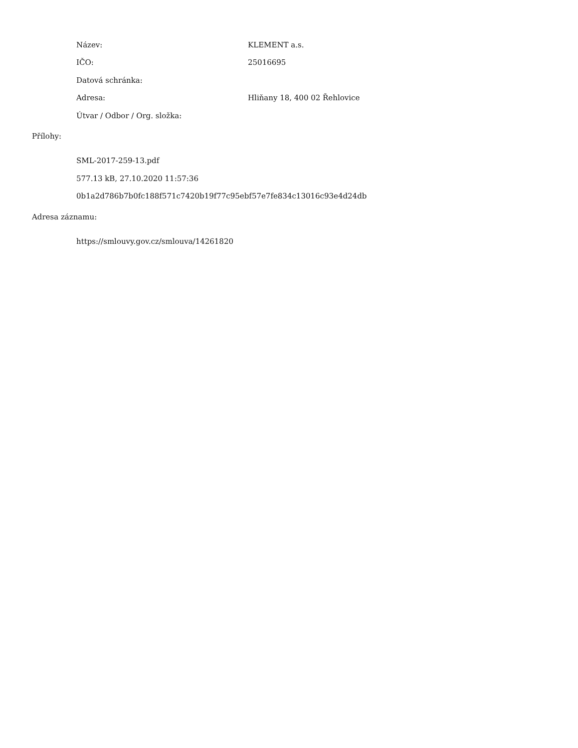Název: KLEMENT a.s.
IČO: 25016695
Datová schránka:
Adresa: Hliňany 18, 400 02 Řehlovice
Útvar / Odbor / Org. složka:
Přílohy:
SML-2017-259-13.pdf
577.13 kB, 27.10.2020 11:57:36
0b1a2d786b7b0fc188f571c7420b19f77c95ebf57e7fe834c13016c93e4d24db
Adresa záznamu:
https://smlouvy.gov.cz/smlouva/14261820